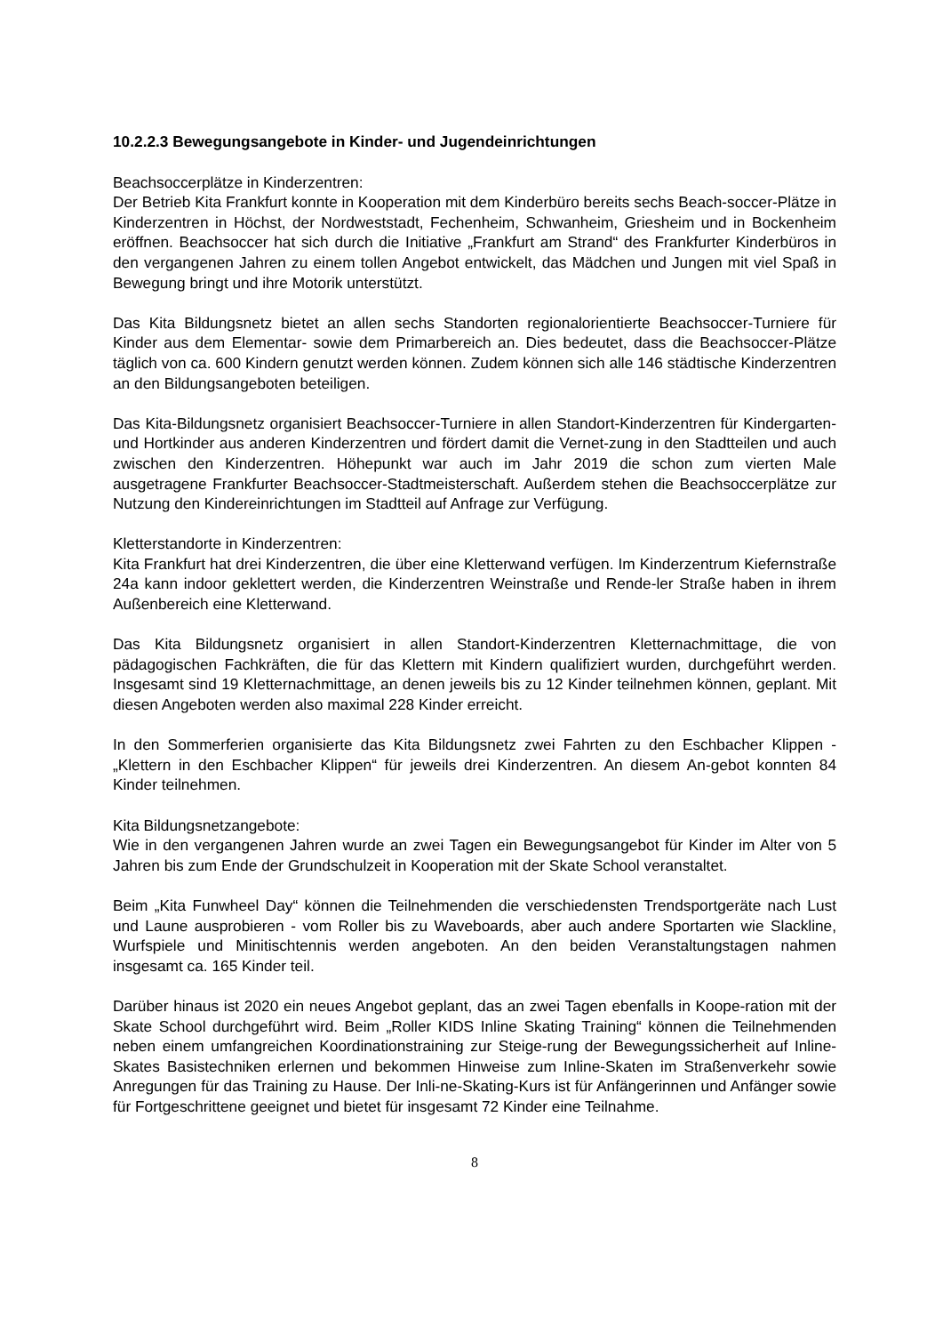10.2.2.3 Bewegungsangebote in Kinder- und Jugendeinrichtungen
Beachsoccerplätze in Kinderzentren:
Der Betrieb Kita Frankfurt konnte in Kooperation mit dem Kinderbüro bereits sechs Beach-soccer-Plätze in Kinderzentren in Höchst, der Nordweststadt, Fechenheim, Schwanheim, Griesheim und in Bockenheim eröffnen. Beachsoccer hat sich durch die Initiative „Frankfurt am Strand“ des Frankfurter Kinderbüros in den vergangenen Jahren zu einem tollen Angebot entwickelt, das Mädchen und Jungen mit viel Spaß in Bewegung bringt und ihre Motorik unterstützt.
Das Kita Bildungsnetz bietet an allen sechs Standorten regionalorientierte Beachsoccer-Turniere für Kinder aus dem Elementar- sowie dem Primarbereich an. Dies bedeutet, dass die Beachsoccer-Plätze täglich von ca. 600 Kindern genutzt werden können. Zudem können sich alle 146 städtische Kinderzentren an den Bildungsangeboten beteiligen.
Das Kita-Bildungsnetz organisiert Beachsoccer-Turniere in allen Standort-Kinderzentren für Kindergarten- und Hortkinder aus anderen Kinderzentren und fördert damit die Vernet-zung in den Stadtteilen und auch zwischen den Kinderzentren. Höhepunkt war auch im Jahr 2019 die schon zum vierten Male ausgetragene Frankfurter Beachsoccer-Stadtmeisterschaft. Außerdem stehen die Beachsoccerplätze zur Nutzung den Kindereinrichtungen im Stadtteil auf Anfrage zur Verfügung.
Kletterstandorte in Kinderzentren:
Kita Frankfurt hat drei Kinderzentren, die über eine Kletterwand verfügen. Im Kinderzentrum Kiefernstraße 24a kann indoor geklettert werden, die Kinderzentren Weinstraße und Rende-ler Straße haben in ihrem Außenbereich eine Kletterwand.
Das Kita Bildungsnetz organisiert in allen Standort-Kinderzentren Kletternachmittage, die von pädagogischen Fachkräften, die für das Klettern mit Kindern qualifiziert wurden, durchgeführt werden. Insgesamt sind 19 Kletternachmittage, an denen jeweils bis zu 12 Kinder teilnehmen können, geplant. Mit diesen Angeboten werden also maximal 228 Kinder erreicht.
In den Sommerferien organisierte das Kita Bildungsnetz zwei Fahrten zu den Eschbacher Klippen - „Klettern in den Eschbacher Klippen“ für jeweils drei Kinderzentren. An diesem An-gebot konnten 84 Kinder teilnehmen.
Kita Bildungsnetzangebote:
Wie in den vergangenen Jahren wurde an zwei Tagen ein Bewegungsangebot für Kinder im Alter von 5 Jahren bis zum Ende der Grundschulzeit in Kooperation mit der Skate School veranstaltet.
Beim „Kita Funwheel Day“ können die Teilnehmenden die verschiedensten Trendsportgeräte nach Lust und Laune ausprobieren - vom Roller bis zu Waveboards, aber auch andere Sportarten wie Slackline, Wurfspiele und Minitischtennis werden angeboten. An den beiden Veranstaltungstagen nahmen insgesamt ca. 165 Kinder teil.
Darüber hinaus ist 2020 ein neues Angebot geplant, das an zwei Tagen ebenfalls in Koope-ration mit der Skate School durchgeführt wird. Beim „Roller KIDS Inline Skating Training“ können die Teilnehmenden neben einem umfangreichen Koordinationstraining zur Steige-rung der Bewegungssicherheit auf Inline-Skates Basistechniken erlernen und bekommen Hinweise zum Inline-Skaten im Straßenverkehr sowie Anregungen für das Training zu Hause. Der Inli-ne-Skating-Kurs ist für Anfängerinnen und Anfänger sowie für Fortgeschrittene geeignet und bietet für insgesamt 72 Kinder eine Teilnahme.
8